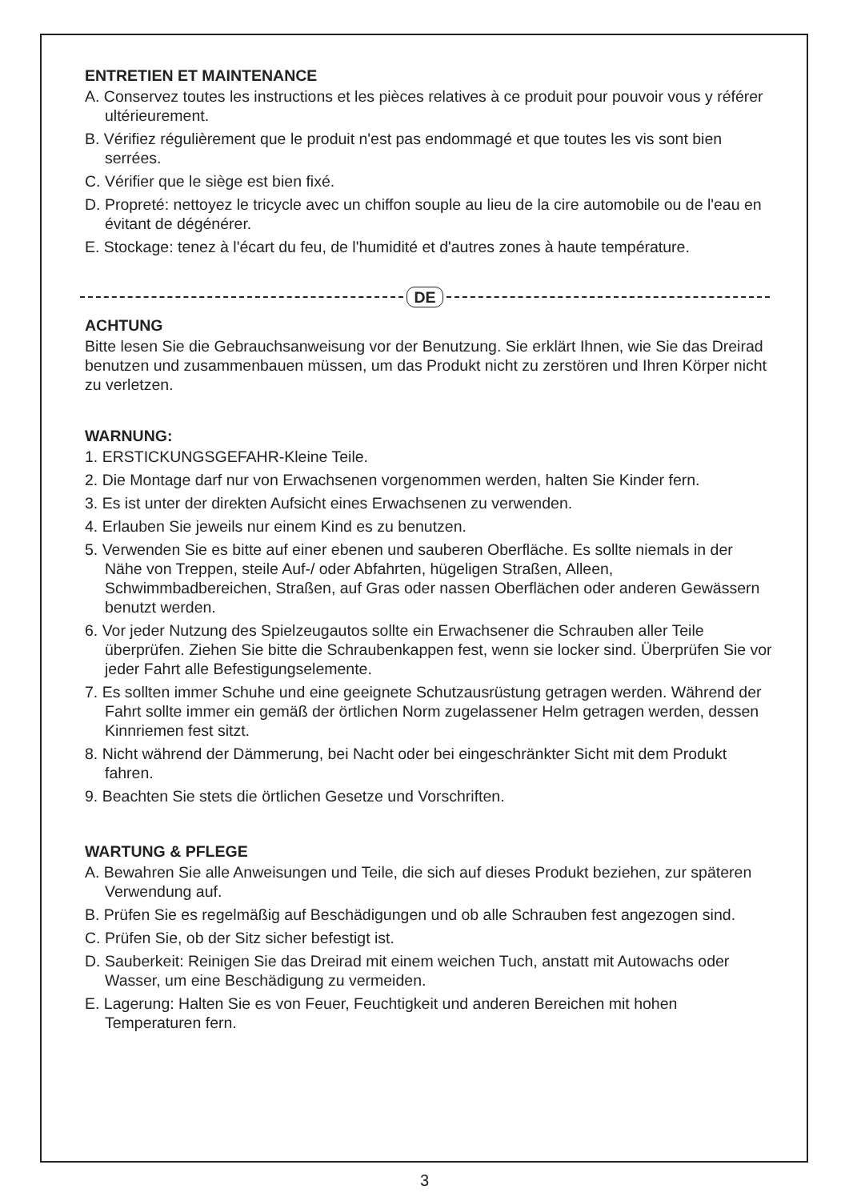ENTRETIEN ET MAINTENANCE
A. Conservez toutes les instructions et les pièces relatives à ce produit pour pouvoir vous y référer ultérieurement.
B. Vérifiez régulièrement que le produit n'est pas endommagé et que toutes les vis sont bien serrées.
C. Vérifier que le siège est bien fixé.
D. Propreté: nettoyez le tricycle avec un chiffon souple au lieu de la cire automobile ou de l'eau en évitant de dégénérer.
E. Stockage: tenez à l'écart du feu, de l'humidité et d'autres zones à haute température.
DE
ACHTUNG
Bitte lesen Sie die Gebrauchsanweisung vor der Benutzung. Sie erklärt Ihnen, wie Sie das Dreirad benutzen und zusammenbauen müssen, um das Produkt nicht zu zerstören und Ihren Körper nicht zu verletzen.
WARNUNG:
1. ERSTICKUNGSGEFAHR-Kleine Teile.
2. Die Montage darf nur von Erwachsenen vorgenommen werden, halten Sie Kinder fern.
3. Es ist unter der direkten Aufsicht eines Erwachsenen zu verwenden.
4. Erlauben Sie jeweils nur einem Kind es zu benutzen.
5. Verwenden Sie es bitte auf einer ebenen und sauberen Oberfläche. Es sollte niemals in der Nähe von Treppen, steile Auf-/ oder Abfahrten, hügeligen Straßen, Alleen, Schwimmbadbereichen, Straßen, auf Gras oder nassen Oberflächen oder anderen Gewässern benutzt werden.
6. Vor jeder Nutzung des Spielzeugautos sollte ein Erwachsener die Schrauben aller Teile überprüfen. Ziehen Sie bitte die Schraubenkappen fest, wenn sie locker sind. Überprüfen Sie vor jeder Fahrt alle Befestigungselemente.
7. Es sollten immer Schuhe und eine geeignete Schutzausrüstung getragen werden. Während der Fahrt sollte immer ein gemäß der örtlichen Norm zugelassener Helm getragen werden, dessen Kinnriemen fest sitzt.
8. Nicht während der Dämmerung, bei Nacht oder bei eingeschränkter Sicht mit dem Produkt fahren.
9. Beachten Sie stets die örtlichen Gesetze und Vorschriften.
WARTUNG & PFLEGE
A. Bewahren Sie alle Anweisungen und Teile, die sich auf dieses Produkt beziehen, zur späteren Verwendung auf.
B. Prüfen Sie es regelmäßig auf Beschädigungen und ob alle Schrauben fest angezogen sind.
C. Prüfen Sie, ob der Sitz sicher befestigt ist.
D. Sauberkeit: Reinigen Sie das Dreirad mit einem weichen Tuch, anstatt mit Autowachs oder Wasser, um eine Beschädigung zu vermeiden.
E. Lagerung: Halten Sie es von Feuer, Feuchtigkeit und anderen Bereichen mit hohen Temperaturen fern.
3